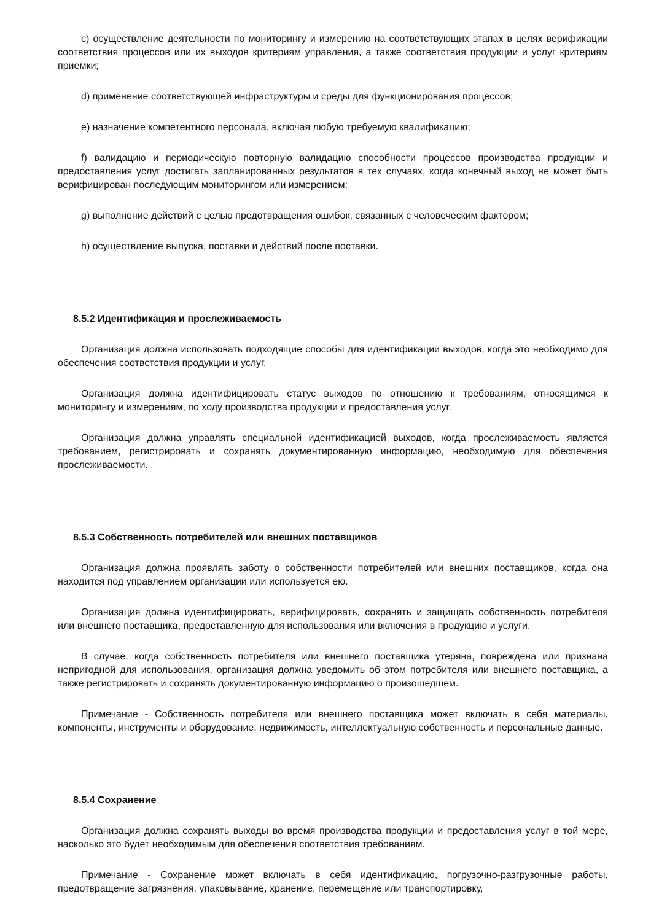c) осуществление деятельности по мониторингу и измерению на соответствующих этапах в целях верификации соответствия процессов или их выходов критериям управления, а также соответствия продукции и услуг критериям приемки;
d) применение соответствующей инфраструктуры и среды для функционирования процессов;
e) назначение компетентного персонала, включая любую требуемую квалификацию;
f) валидацию и периодическую повторную валидацию способности процессов производства продукции и предоставления услуг достигать запланированных результатов в тех случаях, когда конечный выход не может быть верифицирован последующим мониторингом или измерением;
g) выполнение действий с целью предотвращения ошибок, связанных с человеческим фактором;
h) осуществление выпуска, поставки и действий после поставки.
8.5.2 Идентификация и прослеживаемость
Организация должна использовать подходящие способы для идентификации выходов, когда это необходимо для обеспечения соответствия продукции и услуг.
Организация должна идентифицировать статус выходов по отношению к требованиям, относящимся к мониторингу и измерениям, по ходу производства продукции и предоставления услуг.
Организация должна управлять специальной идентификацией выходов, когда прослеживаемость является требованием, регистрировать и сохранять документированную информацию, необходимую для обеспечения прослеживаемости.
8.5.3 Собственность потребителей или внешних поставщиков
Организация должна проявлять заботу о собственности потребителей или внешних поставщиков, когда она находится под управлением организации или используется ею.
Организация должна идентифицировать, верифицировать, сохранять и защищать собственность потребителя или внешнего поставщика, предоставленную для использования или включения в продукцию и услуги.
В случае, когда собственность потребителя или внешнего поставщика утеряна, повреждена или признана непригодной для использования, организация должна уведомить об этом потребителя или внешнего поставщика, а также регистрировать и сохранять документированную информацию о произошедшем.
Примечание - Собственность потребителя или внешнего поставщика может включать в себя материалы, компоненты, инструменты и оборудование, недвижимость, интеллектуальную собственность и персональные данные.
8.5.4 Сохранение
Организация должна сохранять выходы во время производства продукции и предоставления услуг в той мере, насколько это будет необходимым для обеспечения соответствия требованиям.
Примечание - Сохранение может включать в себя идентификацию, погрузочно-разгрузочные работы, предотвращение загрязнения, упаковывание, хранение, перемещение или транспортировку,